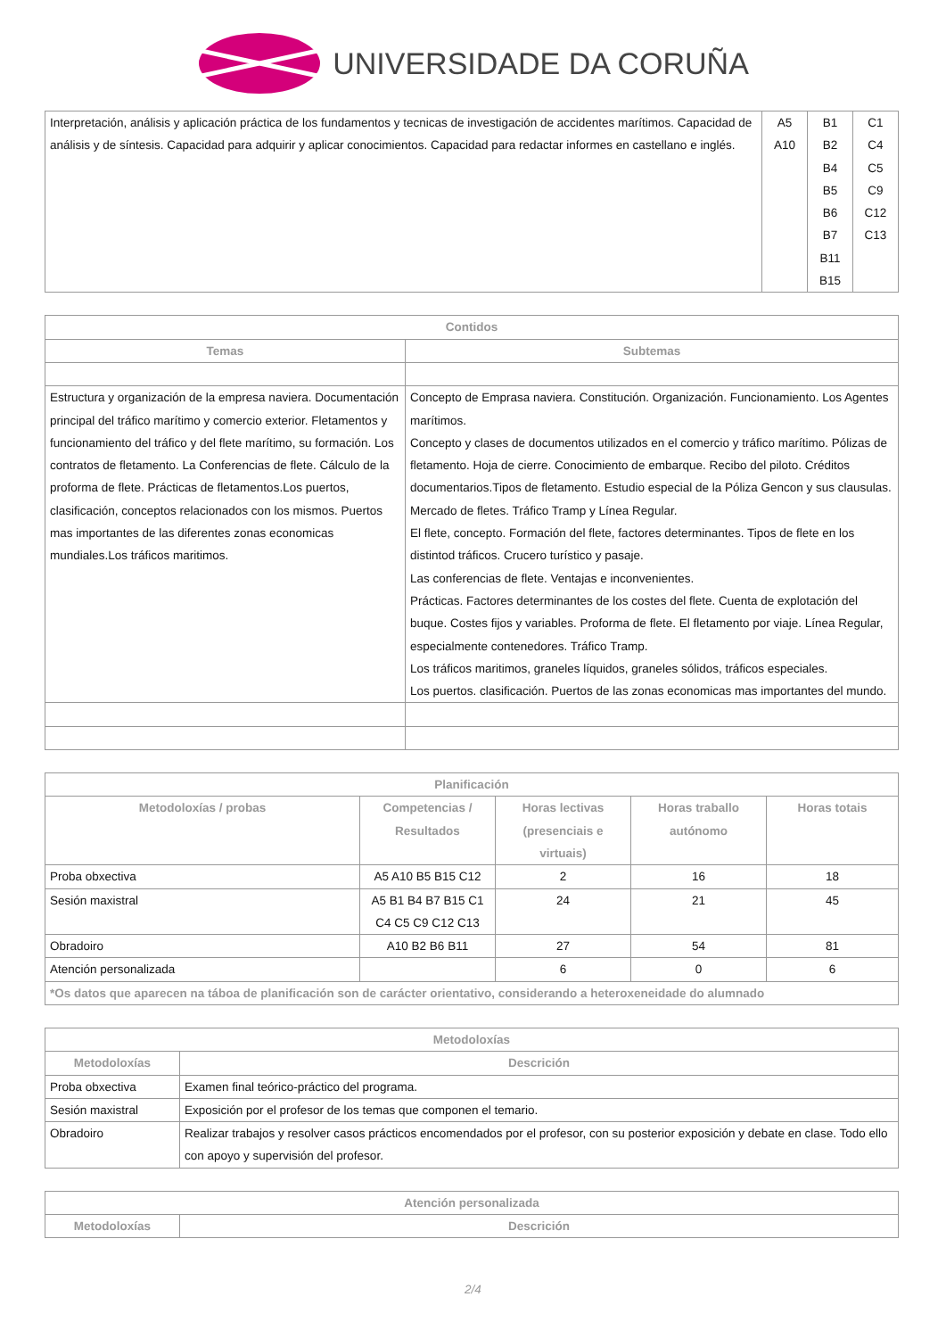UNIVERSIDADE DA CORUÑA
| Interpretación, análisis y aplicación práctica de los fundamentos y tecnicas de investigación de accidentes marítimos. Capacidad de análisis y de síntesis. Capacidad para adquirir y aplicar conocimientos. Capacidad para redactar informes en castellano e inglés. | A5 A10 | B1 B2 B4 B5 B6 B7 B11 B15 | C1 C4 C5 C9 C12 C13 |
| Contidos | |
| --- | --- |
| Temas | Subtemas |
| Estructura y organización de la empresa naviera. Documentación principal del tráfico marítimo y comercio exterior. Fletamentos y funcionamiento del tráfico y del flete marítimo, su formación. Los contratos de fletamento. La Conferencias de flete. Cálculo de la proforma de flete. Prácticas de fletamentos.Los puertos, clasificación, conceptos relacionados con los mismos. Puertos mas importantes de las diferentes zonas economicas mundiales.Los tráficos maritimos. | Concepto de Emprasa naviera. Constitución. Organización. Funcionamiento. Los Agentes marítimos. Concepto y clases de documentos utilizados en el comercio y tráfico marítimo. Pólizas de fletamento. Hoja de cierre. Conocimiento de embarque. Recibo del piloto. Créditos documentarios.Tipos de fletamento. Estudio especial de la Póliza Gencon y sus clausulas. Mercado de fletes. Tráfico Tramp y Línea Regular. El flete, concepto. Formación del flete, factores determinantes. Tipos de flete en los distintod tráficos. Crucero turístico y pasaje. Las conferencias de flete. Ventajas e inconvenientes. Prácticas. Factores determinantes de los costes del flete. Cuenta de explotación del buque. Costes fijos y variables. Proforma de flete. El fletamento por viaje. Línea Regular, especialmente contenedores. Tráfico Tramp. Los tráficos maritimos, graneles líquidos, graneles sólidos, tráficos especiales. Los puertos. clasificación. Puertos de las zonas economicas mas importantes del mundo. |
| Planificación | | | | |
| --- | --- | --- | --- | --- |
| Metodoloxías / probas | Competencias / Resultados | Horas lectivas (presenciais e virtuais) | Horas traballo autónomo | Horas totais |
| Proba obxectiva | A5 A10 B5 B15 C12 | 2 | 16 | 18 |
| Sesión maxistral | A5 B1 B4 B7 B15 C1 C4 C5 C9 C12 C13 | 24 | 21 | 45 |
| Obradoiro | A10 B2 B6 B11 | 27 | 54 | 81 |
| Atención personalizada | | 6 | 0 | 6 |
| *Os datos que aparecen na táboa de planificación son de carácter orientativo, considerando a heteroxeneidade do alumnado | | | | |
| Metodoloxías | |
| --- | --- |
| Metodoloxías | Descrición |
| Proba obxectiva | Examen final teórico-práctico del programa. |
| Sesión maxistral | Exposición por el profesor de los temas que componen el temario. |
| Obradoiro | Realizar trabajos y resolver casos prácticos encomendados por el profesor, con su posterior exposición y debate en clase. Todo ello con apoyo y supervisión del profesor. |
| Atención personalizada | |
| --- | --- |
| Metodoloxías | Descrición |
2/4